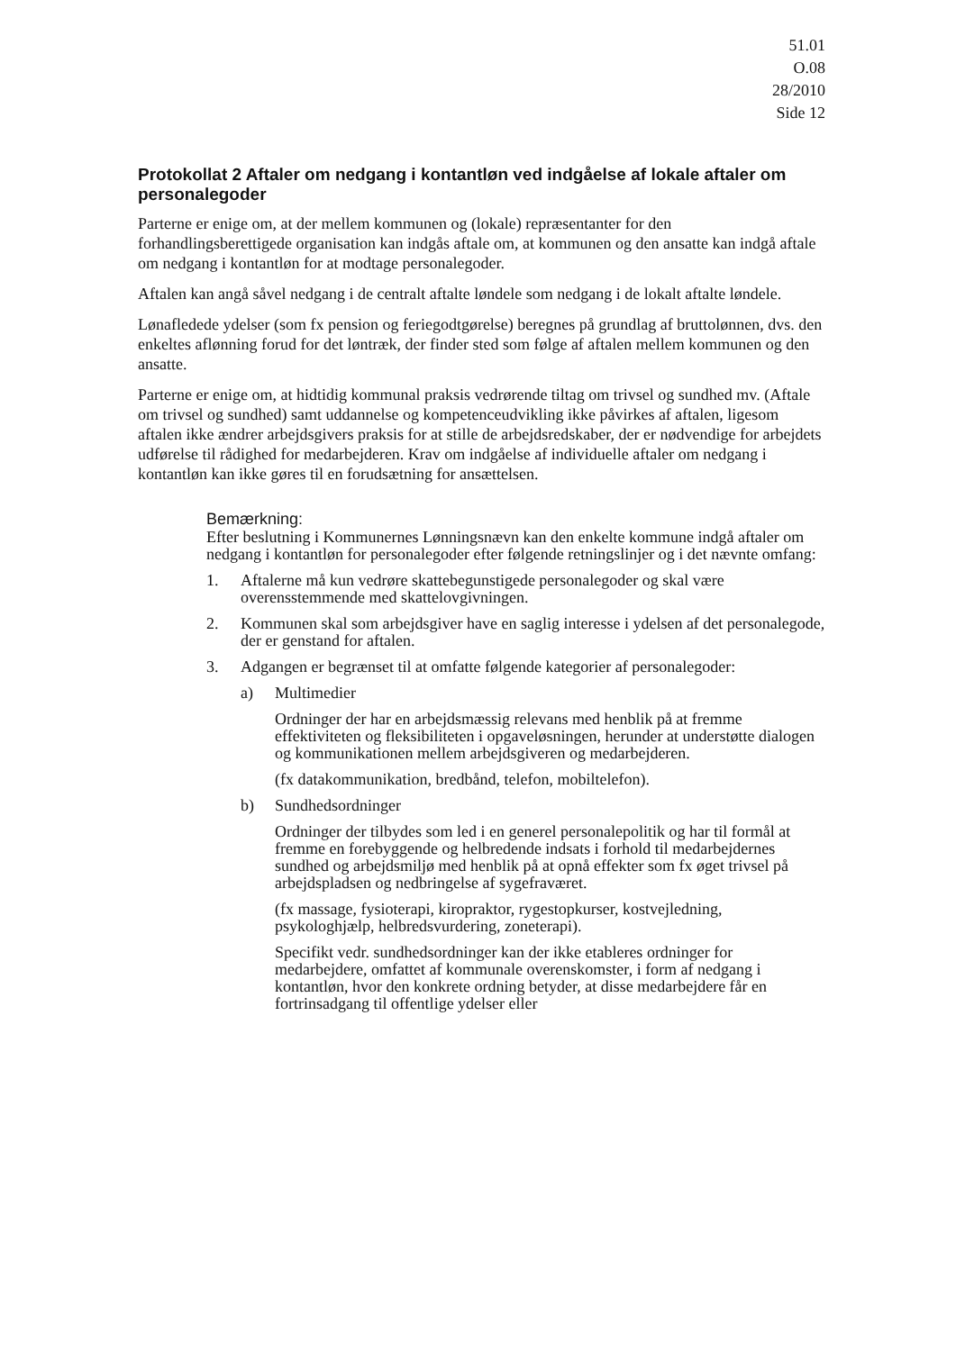51.01
O.08
28/2010
Side 12
Protokollat 2 Aftaler om nedgang i kontantløn ved indgåelse af lokale aftaler om personalegoder
Parterne er enige om, at der mellem kommunen og (lokale) repræsentanter for den forhandlingsberettigede organisation kan indgås aftale om, at kommunen og den ansatte kan indgå aftale om nedgang i kontantløn for at modtage personalegoder.
Aftalen kan angå såvel nedgang i de centralt aftalte løndele som nedgang i de lokalt aftalte løndele.
Lønafledede ydelser (som fx pension og feriegodtgørelse) beregnes på grundlag af bruttolønnen, dvs. den enkeltes aflønning forud for det løntræk, der finder sted som følge af aftalen mellem kommunen og den ansatte.
Parterne er enige om, at hidtidig kommunal praksis vedrørende tiltag om trivsel og sundhed mv. (Aftale om trivsel og sundhed) samt uddannelse og kompetenceudvikling ikke påvirkes af aftalen, ligesom aftalen ikke ændrer arbejdsgivers praksis for at stille de arbejdsredskaber, der er nødvendige for arbejdets udførelse til rådighed for medarbejderen. Krav om indgåelse af individuelle aftaler om nedgang i kontantløn kan ikke gøres til en forudsætning for ansættelsen.
Bemærkning:
Efter beslutning i Kommunernes Lønningsnævn kan den enkelte kommune indgå aftaler om nedgang i kontantløn for personalegoder efter følgende retningslinjer og i det nævnte omfang:
1. Aftalerne må kun vedrøre skattebegunstigede personalegoder og skal være overensstemmende med skattelovgivningen.
2. Kommunen skal som arbejdsgiver have en saglig interesse i ydelsen af det personalegode, der er genstand for aftalen.
3. Adgangen er begrænset til at omfatte følgende kategorier af personalegoder:
a) Multimedier
Ordninger der har en arbejdsmæssig relevans med henblik på at fremme effektiviteten og fleksibiliteten i opgaveløsningen, herunder at understøtte dialogen og kommunikationen mellem arbejdsgiveren og medarbejderen.
(fx datakommunikation, bredbånd, telefon, mobiltelefon).
b) Sundhedsordninger
Ordninger der tilbydes som led i en generel personalepolitik og har til formål at fremme en forebyggende og helbredende indsats i forhold til medarbejdernes sundhed og arbejdsmiljø med henblik på at opnå effekter som fx øget trivsel på arbejdspladsen og nedbringelse af sygefraværet.
(fx massage, fysioterapi, kiropraktor, rygestopkurser, kostvejledning, psykologhjælp, helbredsvurdering, zoneterapi).
Specifikt vedr. sundhedsordninger kan der ikke etableres ordninger for medarbejdere, omfattet af kommunale overenskomster, i form af nedgang i kontantløn, hvor den konkrete ordning betyder, at disse medarbejdere får en fortrinsadgang til offentlige ydelser eller